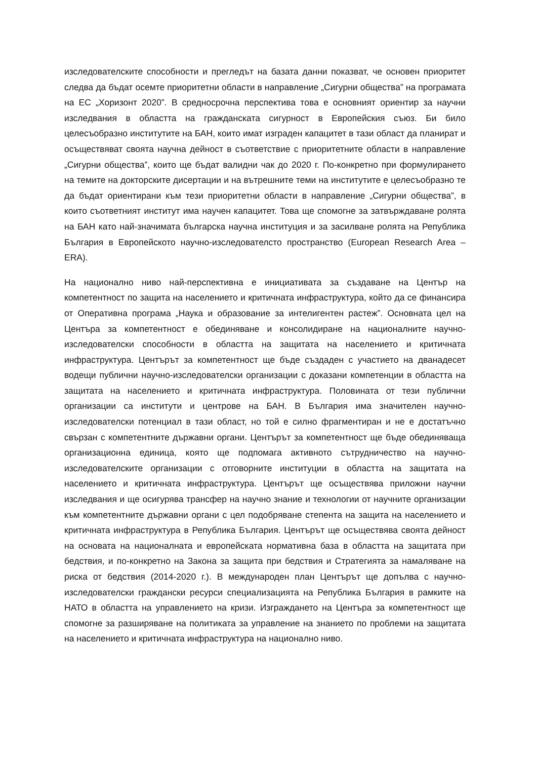изследователските способности и прегледът на базата данни показват, че основен приоритет следва да бъдат осемте приоритетни области в направление „Сигурни общества” на програмата на ЕС „Хоризонт 2020”. В средносрочна перспектива това е основният ориентир за научни изследвания в областта на гражданската сигурност в Европейския съюз. Би било целесъобразно институтите на БАН, които имат изграден капацитет в тази област да планират и осъществяват своята научна дейност в съответствие с приоритетните области в направление „Сигурни общества”, които ще бъдат валидни чак до 2020 г. По-конкретно при формулирането на темите на докторските дисертации и на вътрешните теми на институтите е целесъобразно те да бъдат ориентирани към тези приоритетни области в направление „Сигурни общества”, в които съответният институт има научен капацитет. Това ще спомогне за затвърждаване ролята на БАН като най-значимата българска научна институция и за засилване ролята на Република България в Европейското научно-изследователсто пространство (European Research Area – ERA).
На национално ниво най-перспективна е инициативата за създаване на Център на компетентност по защита на населението и критичната инфраструктура, който да се финансира от Оперативна програма „Наука и образование за интелигентен растеж”. Основната цел на Центъра за компетентност е обединяване и консолидиране на националните научно-изследователски способности в областта на защитата на населението и критичната инфраструктура. Центърът за компетентност ще бъде създаден с участието на дванадесет водещи публични научно-изследователски организации с доказани компетенции в областта на защитата на населението и критичната инфраструктура. Половината от тези публични организации са институти и центрове на БАН. В България има значителен научно-изследователски потенциал в тази област, но той е силно фрагментиран и не е достатъчно свързан с компетентните държавни органи. Центърът за компетентност ще бъде обединяваща организационна единица, която ще подпомага активното сътрудничество на научно-изследователските организации с отговорните институции в областта на защитата на населението и критичната инфраструктура. Центърът ще осъществява приложни научни изследвания и ще осигурява трансфер на научно знание и технологии от научните организации към компетентните държавни органи с цел подобряване степента на защита на населението и критичната инфраструктура в Република България. Центърът ще осъществява своята дейност на основата на националната и европейската нормативна база в областта на защитата при бедствия, и по-конкретно на Закона за защита при бедствия и Стратегията за намаляване на риска от бедствия (2014-2020 г.). В международен план Центърът ще допълва с научно-изследователски граждански ресурси специализацията на Република България в рамките на НАТО в областта на управлението на кризи. Изграждането на Центъра за компетентност ще спомогне за разширяване на политиката за управление на знанието по проблеми на защитата на населението и критичната инфраструктура на национално ниво.